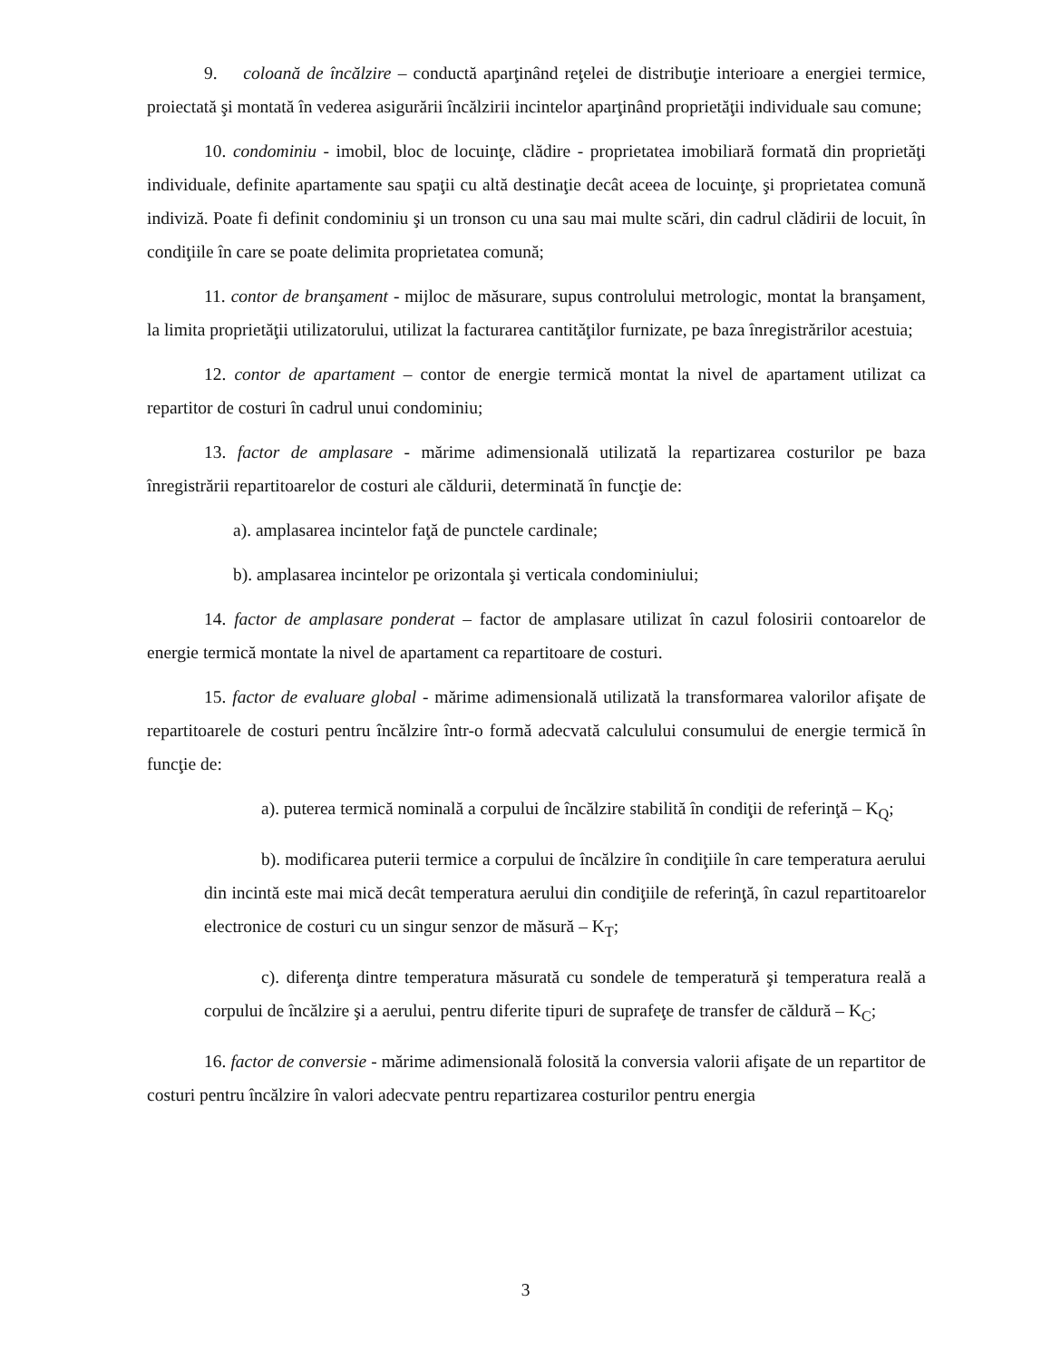9. coloană de încălzire – conductă aparţinând reţelei de distribuţie interioare a energiei termice, proiectată şi montată în vederea asigurării încălzirii incintelor aparţinând proprietăţii individuale sau comune;
10. condominiu - imobil, bloc de locuinţe, clădire - proprietatea imobiliară formată din proprietăţi individuale, definite apartamente sau spaţii cu altă destinaţie decât aceea de locuinţe, şi proprietatea comună indiviză. Poate fi definit condominiu şi un tronson cu una sau mai multe scări, din cadrul clădirii de locuit, în condiţiile în care se poate delimita proprietatea comună;
11. contor de branşament - mijloc de măsurare, supus controlului metrologic, montat la branşament, la limita proprietăţii utilizatorului, utilizat la facturarea cantităţilor furnizate, pe baza înregistrărilor acestuia;
12. contor de apartament – contor de energie termică montat la nivel de apartament utilizat ca repartitor de costuri în cadrul unui condominiu;
13. factor de amplasare - mărime adimensională utilizată la repartizarea costurilor pe baza înregistrării repartitoarelor de costuri ale căldurii, determinată în funcţie de:
a). amplasarea incintelor faţă de punctele cardinale;
b). amplasarea incintelor pe orizontala şi verticala condominiului;
14. factor de amplasare ponderat – factor de amplasare utilizat în cazul folosirii contoarelor de energie termică montate la nivel de apartament ca repartitoare de costuri.
15. factor de evaluare global - mărime adimensională utilizată la transformarea valorilor afişate de repartitoarele de costuri pentru încălzire într-o formă adecvată calculului consumului de energie termică în funcţie de:
a). puterea termică nominală a corpului de încălzire stabilită în condiţii de referinţă – K<sub>Q</sub>;
b). modificarea puterii termice a corpului de încălzire în condiţiile în care temperatura aerului din incintă este mai mică decât temperatura aerului din condiţiile de referinţă, în cazul repartitoarelor electronice de costuri cu un singur senzor de măsură – K<sub>T</sub>;
c). diferenţa dintre temperatura măsurată cu sondele de temperatură şi temperatura reală a corpului de încălzire şi a aerului, pentru diferite tipuri de suprafeţe de transfer de căldură – K<sub>C</sub>;
16. factor de conversie - mărime adimensională folosită la conversia valorii afişate de un repartitor de costuri pentru încălzire în valori adecvate pentru repartizarea costurilor pentru energia
3